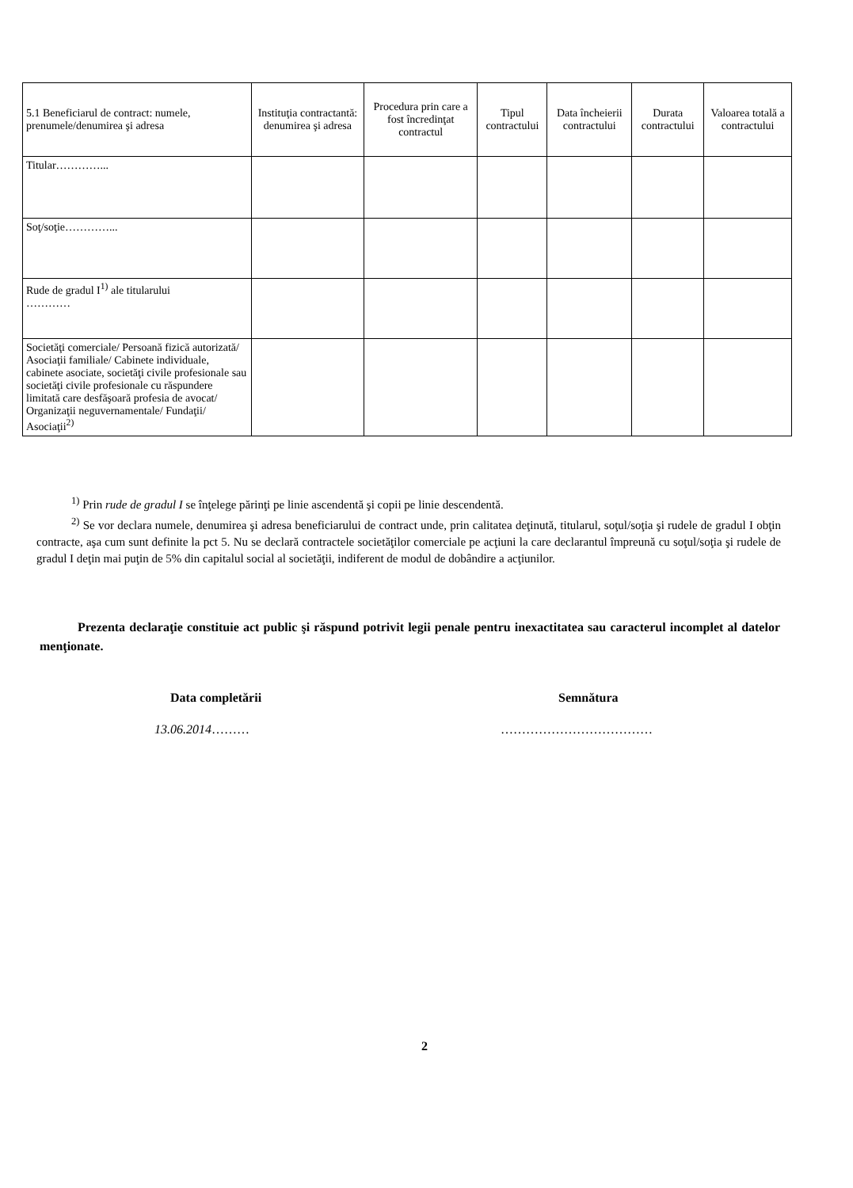| 5.1 Beneficiarul de contract: numele, prenumele/denumirea şi adresa | Instituţia contractantă: denumirea şi adresa | Procedura prin care a fost încredinţat contractul | Tipul contractului | Data încheierii contractului | Durata contractului | Valoarea totală a contractului |
| --- | --- | --- | --- | --- | --- | --- |
| Titular…………... | | | | | | |
| Soţ/soţie…………... | | | | | | |
| Rude de gradul I<sup>1)</sup> ale titularului ………… | | | | | | |
| Societăţi comerciale/ Persoană fizică autorizată/ Asociaţii familiale/ Cabinete individuale, cabinete asociate, societăţi civile profesionale sau societăţi civile profesionale cu răspundere limitată care desfăşoară profesia de avocat/ Organizaţii neguvernamentale/ Fundaţii/ Asociaţii<sup>2)</sup> | | | | | | |
<sup>1)</sup> Prin rude de gradul I se înţelege părinţi pe linie ascendentă şi copii pe linie descendentă.
<sup>2)</sup> Se vor declara numele, denumirea şi adresa beneficiarului de contract unde, prin calitatea deţinută, titularul, soţul/soţia şi rudele de gradul I obţin contracte, aşa cum sunt definite la pct 5. Nu se declară contractele societăţilor comerciale pe acţiuni la care declarantul împreună cu soţul/soţia şi rudele de gradul I deţin mai puţin de 5% din capitalul social al societăţii, indiferent de modul de dobândire a acţiunilor.
Prezenta declaraţie constituie act public şi răspund potrivit legii penale pentru inexactitatea sau caracterul incomplet al datelor menţionate.
Data completării Semnătura
13.06.2014……… ………………………………
2